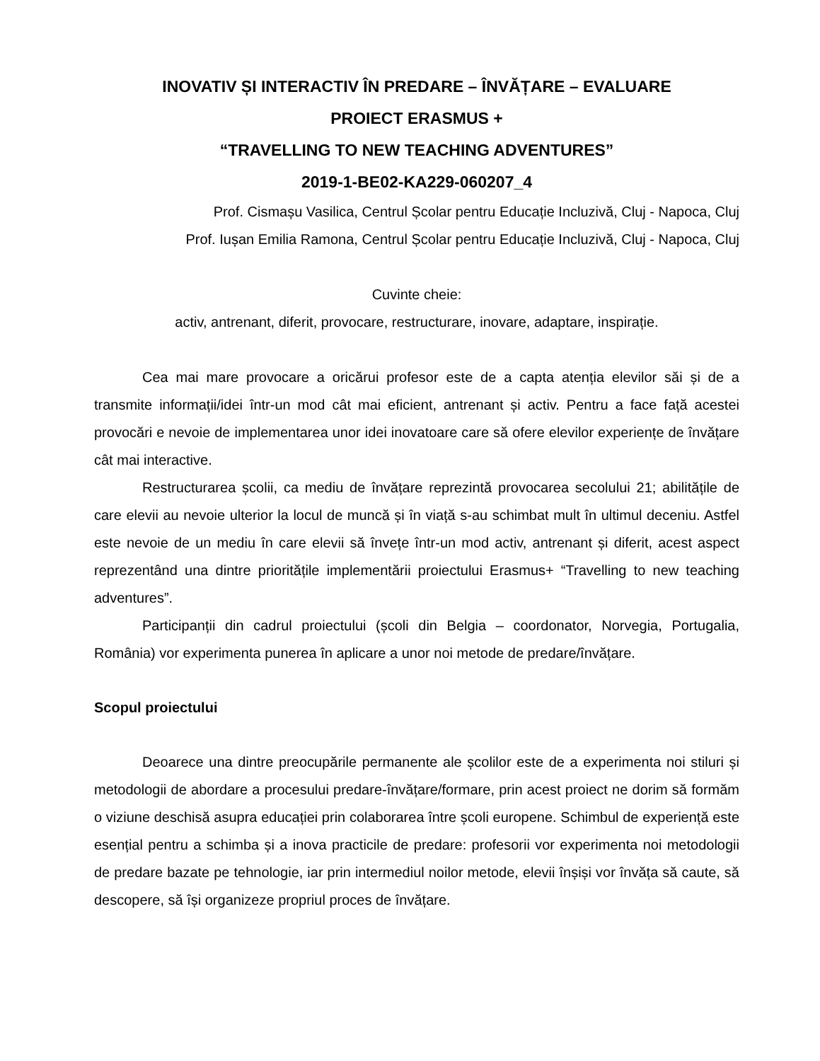INOVATIV ȘI INTERACTIV ÎN PREDARE – ÎNVĂȚARE – EVALUARE
PROIECT ERASMUS +
“TRAVELLING TO NEW TEACHING ADVENTURES”
2019-1-BE02-KA229-060207_4
Prof. Cismașu Vasilica, Centrul Școlar pentru Educație Incluzivă, Cluj - Napoca, Cluj
Prof. Iușan Emilia Ramona, Centrul Școlar pentru Educație Incluzivă, Cluj - Napoca, Cluj
Cuvinte cheie:
activ, antrenant, diferit, provocare, restructurare, inovare, adaptare, inspirație.
Cea mai mare provocare a oricărui profesor este de a capta atenția elevilor săi și de a transmite informații/idei într-un mod cât mai eficient, antrenant și activ. Pentru a face față acestei provocări e nevoie de implementarea unor idei inovatoare care să ofere elevilor experiențe de învățare cât mai interactive.
Restructurarea școlii, ca mediu de învățare reprezintă provocarea secolului 21; abilitățile de care elevii au nevoie ulterior la locul de muncă și în viață s-au schimbat mult în ultimul deceniu. Astfel este nevoie de un mediu în care elevii să învețe într-un mod activ, antrenant și diferit, acest aspect reprezentând una dintre prioritățile implementării proiectului Erasmus+ “Travelling to new teaching adventures”.
Participanții din cadrul proiectului (școli din Belgia – coordonator, Norvegia, Portugalia, România) vor experimenta punerea în aplicare a unor noi metode de predare/învățare.
Scopul proiectului
Deoarece una dintre preocupările permanente ale școlilor este de a experimenta noi stiluri și metodologii de abordare a procesului predare-învățare/formare, prin acest proiect ne dorim să formăm o viziune deschisă asupra educației prin colaborarea între școli europene. Schimbul de experiență este esențial pentru a schimba și a inova practicile de predare: profesorii vor experimenta noi metodologii de predare bazate pe tehnologie, iar prin intermediul noilor metode, elevii înșiși vor învăța să caute, să descopere, să își organizeze propriul proces de învățare.